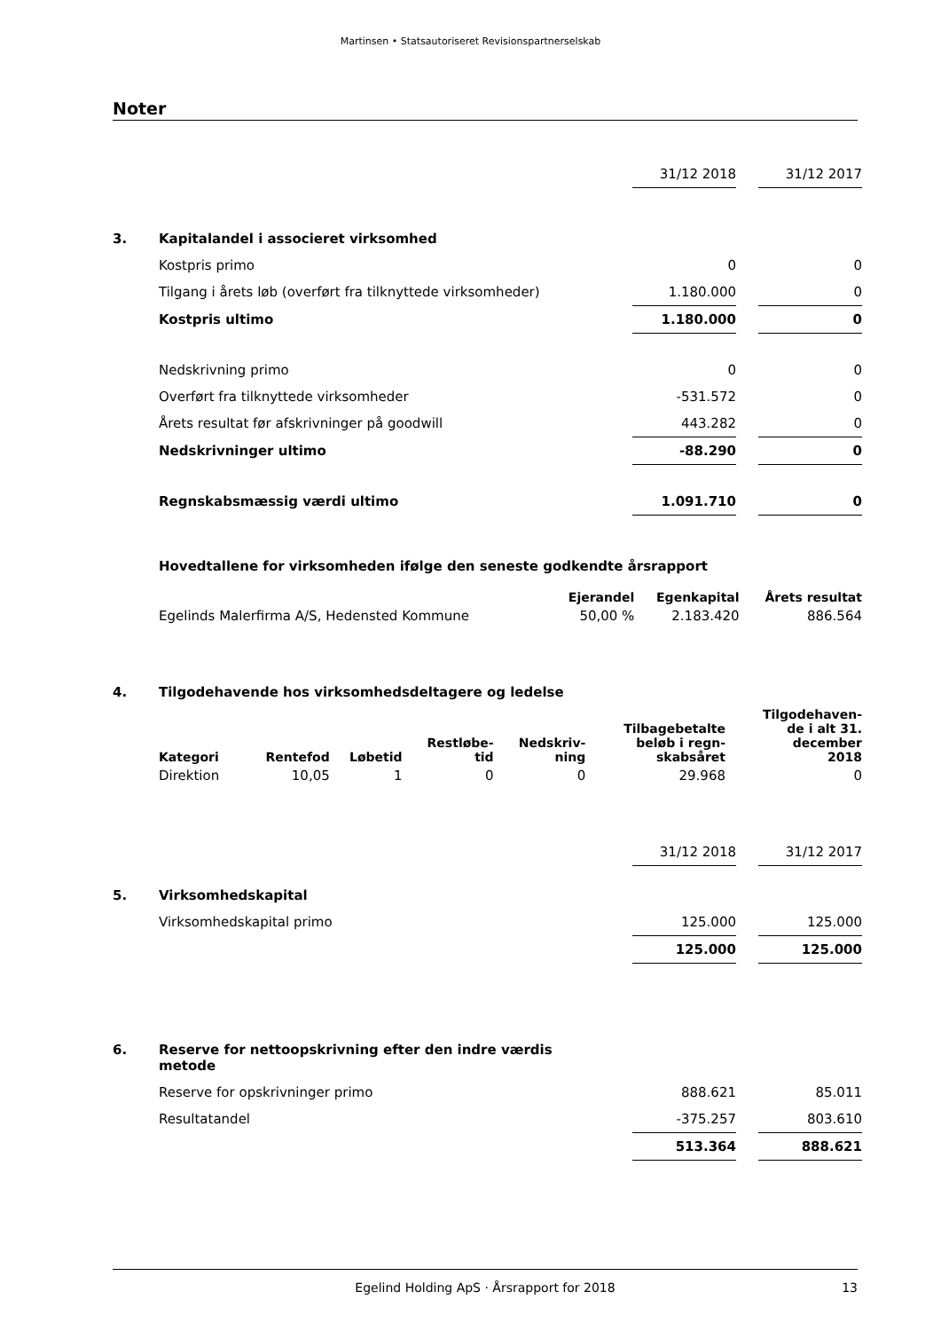Martinsen • Statsautoriseret Revisionspartnerselskab
Noter
| | | 31/12 2018 | | 31/12 2017 |
| 3. | Kapitalandel i associeret virksomhed | | | |
| | Kostpris primo | 0 | | 0 |
| | Tilgang i årets løb (overført fra tilknyttede virksomheder) | 1.180.000 | | 0 |
| | Kostpris ultimo | 1.180.000 | | 0 |
| | Nedskrivning primo | 0 | | 0 |
| | Overført fra tilknyttede virksomheder | -531.572 | | 0 |
| | Årets resultat før afskrivninger på goodwill | 443.282 | | 0 |
| | Nedskrivninger ultimo | -88.290 | | 0 |
| | Regnskabsmæssig værdi ultimo | 1.091.710 | | 0 |
| | Hovedtallene for virksomheden ifølge den seneste godkendte årsrapport | | | |
| | Ejerandel | Egenkapital | Årets resultat |
| --- | --- | --- | --- |
| Egelinds Malerfirma A/S, Hedensted Kommune | 50,00 % | 2.183.420 | 886.564 |
| 4. | Tilgodehavende hos virksomhedsdeltagere og ledelse |
| Kategori | Rentefod | Løbetid | Restløbe- tid | Nedskriv- ning | Tilbagebetalte beløb i regn- skabsåret | Tilgodehaven- de i alt 31. december 2018 |
| --- | --- | --- | --- | --- | --- | --- |
| Direktion | 10,05 | 1 | 0 | 0 | 29.968 | 0 |
| | | 31/12 2018 | | 31/12 2017 |
| 5. | Virksomhedskapital | | | |
| | Virksomhedskapital primo | 125.000 | | 125.000 |
| | | 125.000 | | 125.000 |
| 6. | Reserve for nettoopskrivning efter den indre værdis metode | | | |
| | Reserve for opskrivninger primo | 888.621 | | 85.011 |
| | Resultatandel | -375.257 | | 803.610 |
| | | 513.364 | | 888.621 |
Egelind Holding ApS · Årsrapport for 2018 13